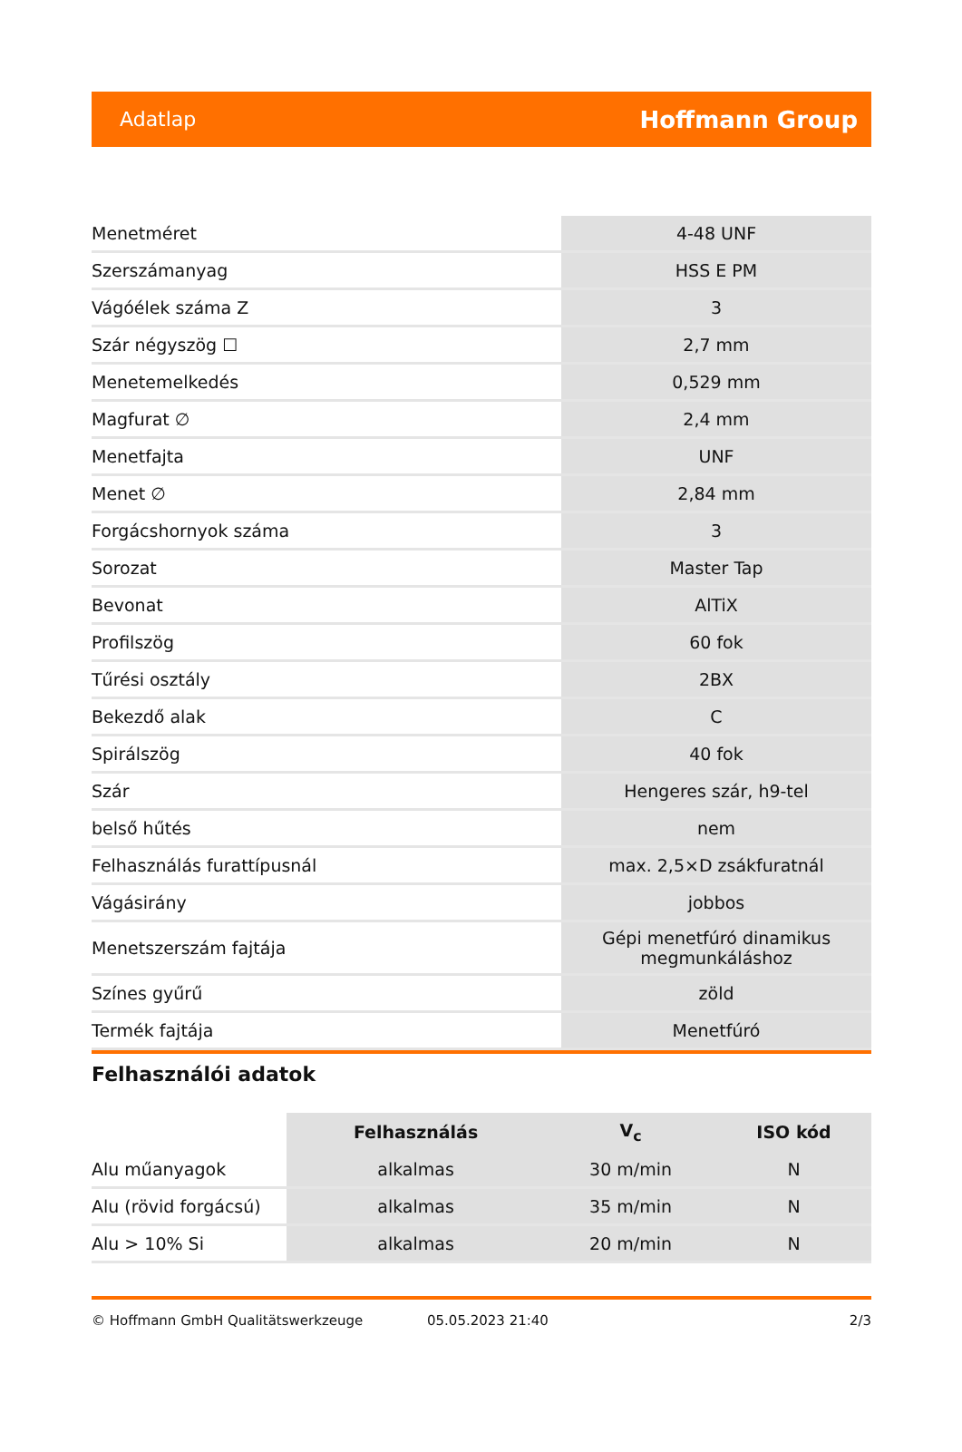Adatlap Hoffmann Group
| Menetméret | 4-48 UNF |
| Szerszámanyag | HSS E PM |
| Vágóélek száma Z | 3 |
| Szár négyszög ☐ | 2,7 mm |
| Menetemelkedés | 0,529 mm |
| Magfurat ∅ | 2,4 mm |
| Menetfajta | UNF |
| Menet ∅ | 2,84 mm |
| Forgácshornyok száma | 3 |
| Sorozat | Master Tap |
| Bevonat | AlTiX |
| Profilszög | 60 fok |
| Tűrési osztály | 2BX |
| Bekezdő alak | C |
| Spirálszög | 40 fok |
| Szár | Hengeres szár, h9-tel |
| belső hűtés | nem |
| Felhasználás furattípusnál | max. 2,5×D zsákfuratnál |
| Vágásirány | jobbos |
| Menetszerszám fajtája | Gépi menetfúró dinamikus megmunkáláshoz |
| Színes gyűrű | zöld |
| Termék fajtája | Menetfúró |
Felhasználói adatok
| | Felhasználás | V<sub>c</sub> | ISO kód |
| --- | --- | --- | --- |
| Alu műanyagok | alkalmas | 30 m/min | N |
| Alu (rövid forgácsú) | alkalmas | 35 m/min | N |
| Alu > 10% Si | alkalmas | 20 m/min | N |
© Hoffmann GmbH Qualitätswerkzeuge 05.05.2023 21:40 2/3